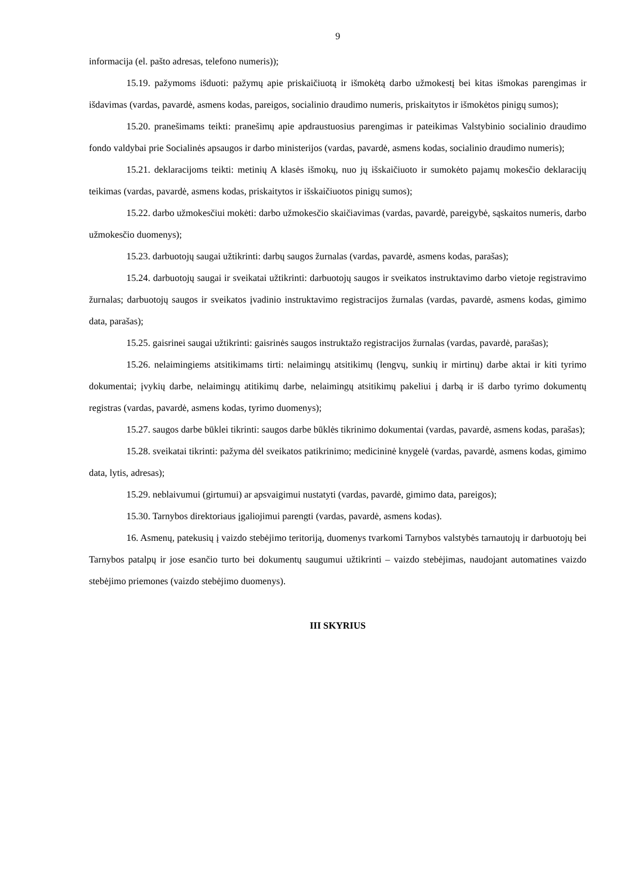9
informacija (el. pašto adresas, telefono numeris));
15.19. pažymoms išduoti: pažymų apie priskaičiuotą ir išmokėtą darbo užmokestį bei kitas išmokas parengimas ir išdavimas (vardas, pavardė, asmens kodas, pareigos, socialinio draudimo numeris, priskaitytos ir išmokėtos pinigų sumos);
15.20. pranešimams teikti: pranešimų apie apdraustuosius parengimas ir pateikimas Valstybinio socialinio draudimo fondo valdybai prie Socialinės apsaugos ir darbo ministerijos (vardas, pavardė, asmens kodas, socialinio draudimo numeris);
15.21. deklaracijoms teikti: metinių A klasės išmokų, nuo jų išskaičiuoto ir sumokėto pajamų mokesčio deklaracijų teikimas (vardas, pavardė, asmens kodas, priskaitytos ir išskaičiuotos pinigų sumos);
15.22. darbo užmokesčiui mokėti: darbo užmokesčio skaičiavimas (vardas, pavardė, pareigybė, sąskaitos numeris, darbo užmokesčio duomenys);
15.23. darbuotojų saugai užtikrinti: darbų saugos žurnalas (vardas, pavardė, asmens kodas, parašas);
15.24. darbuotojų saugai ir sveikatai užtikrinti: darbuotojų saugos ir sveikatos instruktavimo darbo vietoje registravimo žurnalas; darbuotojų saugos ir sveikatos įvadinio instruktavimo registracijos žurnalas (vardas, pavardė, asmens kodas, gimimo data, parašas);
15.25. gaisrinei saugai užtikrinti: gaisrinės saugos instruktažo registracijos žurnalas (vardas, pavardė, parašas);
15.26. nelaimingiems atsitikimams tirti: nelaimingų atsitikimų (lengvų, sunkių ir mirtinų) darbe aktai ir kiti tyrimo dokumentai; įvykių darbe, nelaimingų atitikimų darbe, nelaimingų atsitikimų pakeliui į darbą ir iš darbo tyrimo dokumentų registras (vardas, pavardė, asmens kodas, tyrimo duomenys);
15.27. saugos darbe būklei tikrinti: saugos darbe būklės tikrinimo dokumentai (vardas, pavardė, asmens kodas, parašas);
15.28. sveikatai tikrinti: pažyma dėl sveikatos patikrinimo; medicininė knygelė (vardas, pavardė, asmens kodas, gimimo data, lytis, adresas);
15.29. neblaivumui (girtumui) ar apsvaigimui nustatyti (vardas, pavardė, gimimo data, pareigos);
15.30. Tarnybos direktoriaus įgaliojimui parengti (vardas, pavardė, asmens kodas).
16. Asmenų, patekusių į vaizdo stebėjimo teritoriją, duomenys tvarkomi Tarnybos valstybės tarnautojų ir darbuotojų bei Tarnybos patalpų ir jose esančio turto bei dokumentų saugumui užtikrinti – vaizdo stebėjimas, naudojant automatines vaizdo stebėjimo priemones (vaizdo stebėjimo duomenys).
III SKYRIUS